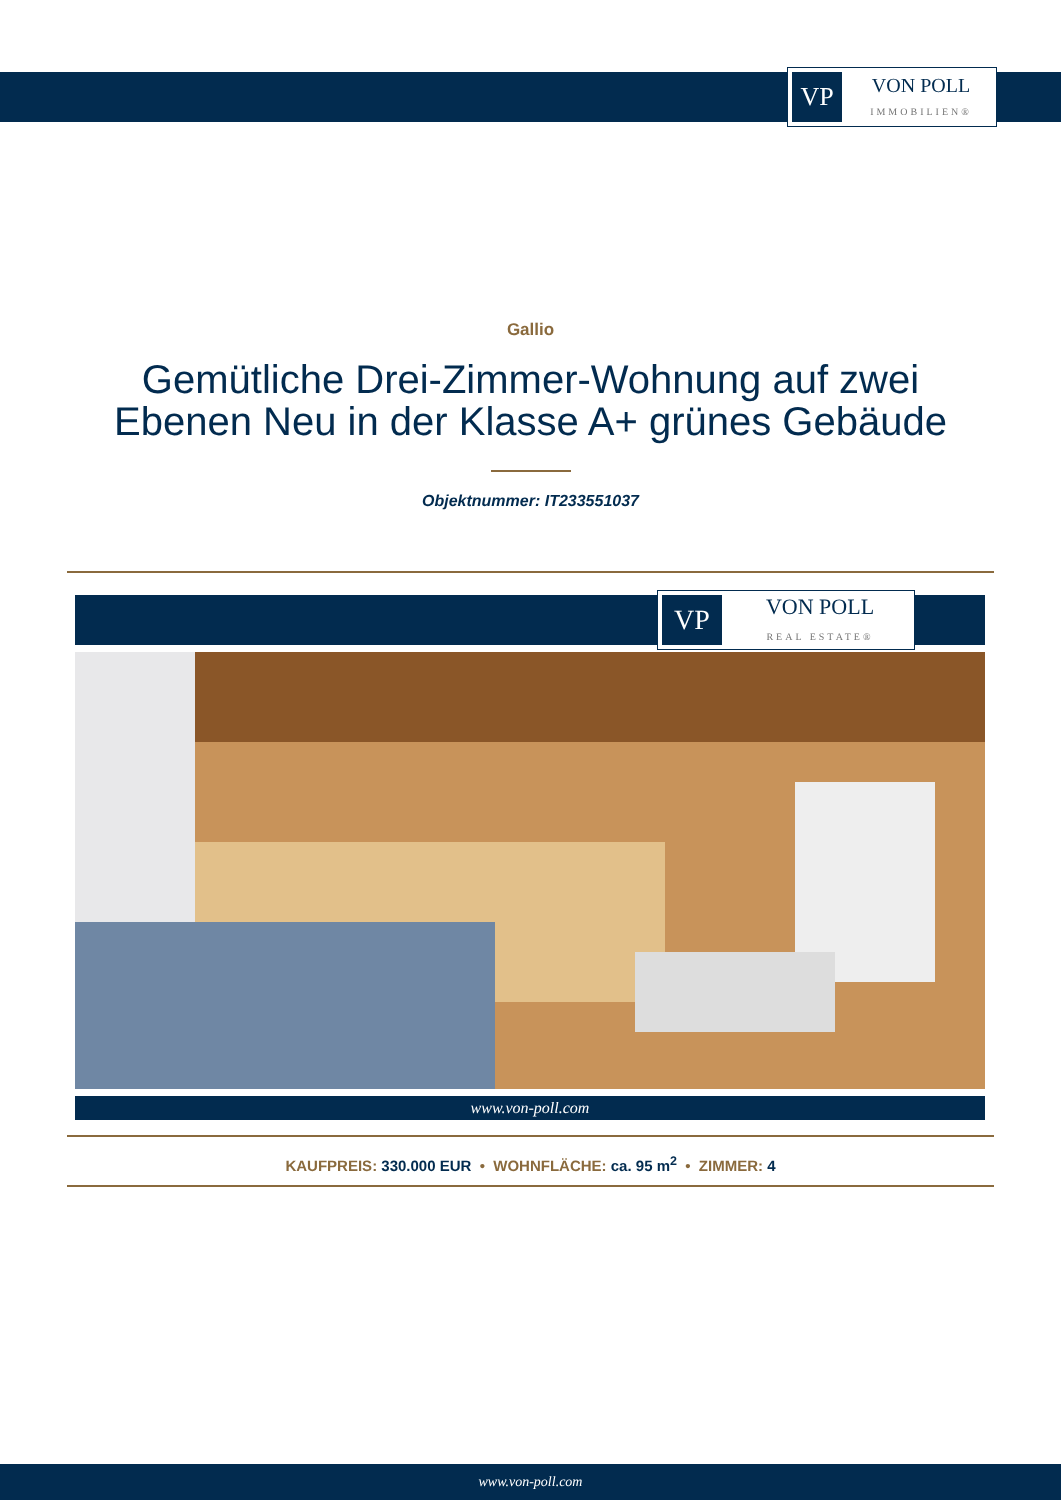VP
VON POLL
IMMOBILIEN®
Gallio
Gemütliche Drei-Zimmer-Wohnung auf zwei Ebenen Neu in der Klasse A+ grünes Gebäude
Objektnummer: IT233551037
VP
VON POLL
REAL ESTATE®
www.von-poll.com
KAUFPREIS: 330.000 EUR • WOHNFLÄCHE: ca. 95 m<sup>2</sup> • ZIMMER: 4
www.von-poll.com